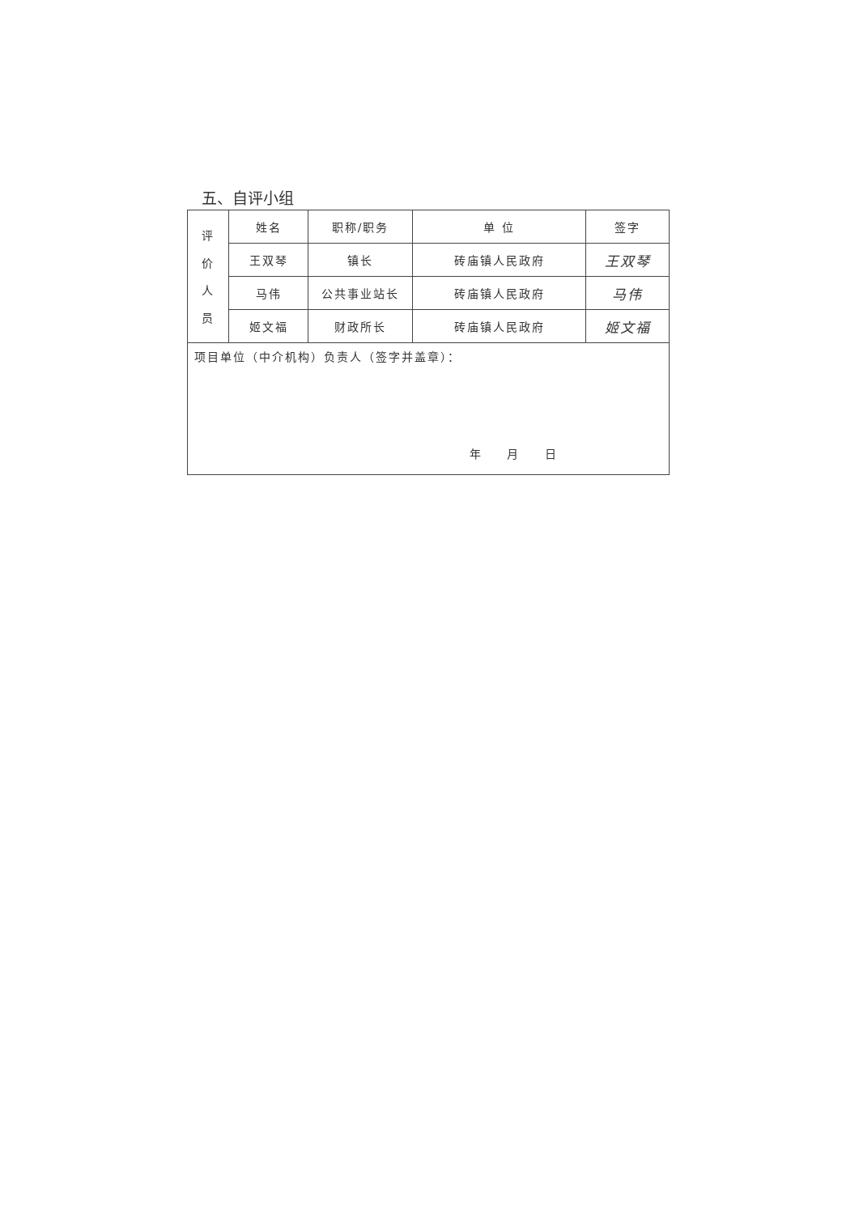五、自评小组
| 评 价 人 员 | 姓名 | 职称/职务 | 单 位 | 签字 |
| | 王双琴 | 镇长 | 砖庙镇人民政府 | 王双琴 |
| | 马伟 | 公共事业站长 | 砖庙镇人民政府 | 马伟 |
| | 姬文福 | 财政所长 | 砖庙镇人民政府 | 姬文福 |
| 项目单位（中介机构）负责人（签字并盖章）： 年 月 日 | | | | |